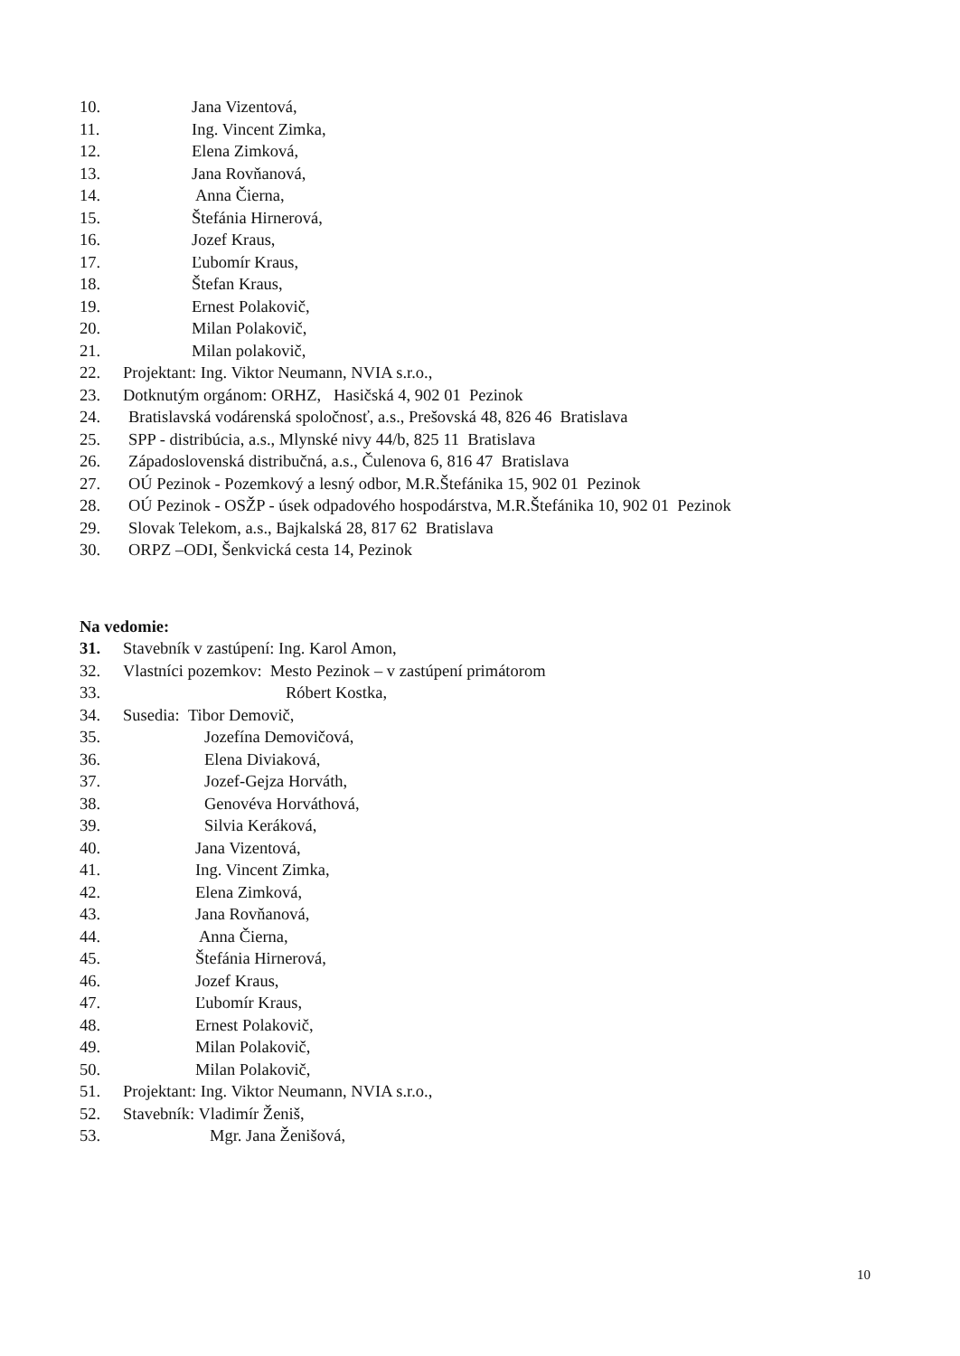10. Jana Vizentová,
11. Ing. Vincent Zimka,
12. Elena Zimková,
13. Jana Rovňanová,
14. Anna Čierna,
15. Štefánia Hirnerová,
16. Jozef Kraus,
17. Ľubomír Kraus,
18. Štefan Kraus,
19. Ernest Polakovič,
20. Milan Polakovič,
21. Milan polakovič,
22. Projektant: Ing. Viktor Neumann, NVIA s.r.o.,
23. Dotknutým orgánom: ORHZ, Hasičská 4, 902 01 Pezinok
24. Bratislavská vodárenská spoločnosť, a.s., Prešovská 48, 826 46 Bratislava
25. SPP - distribúcia, a.s., Mlynské nivy 44/b, 825 11 Bratislava
26. Západoslovenská distribučná, a.s., Čulenova 6, 816 47 Bratislava
27. OÚ Pezinok - Pozemkový a lesný odbor, M.R.Štefánika 15, 902 01 Pezinok
28. OÚ Pezinok - OSŽP - úsek odpadového hospodárstva, M.R.Štefánika 10, 902 01 Pezinok
29. Slovak Telekom, a.s., Bajkalská 28, 817 62 Bratislava
30. ORPZ –ODI, Šenkvická cesta 14, Pezinok
Na vedomie:
31. Stavebník v zastúpení: Ing. Karol Amon,
32. Vlastníci pozemkov: Mesto Pezinok – v zastúpení primátorom
33. Róbert Kostka,
34. Susedia: Tibor Demovič,
35. Jozefína Demovičová,
36. Elena Diviaková,
37. Jozef-Gejza Horváth,
38. Genovéva Horváthová,
39. Silvia Keráková,
40. Jana Vizentová,
41. Ing. Vincent Zimka,
42. Elena Zimková,
43. Jana Rovňanová,
44. Anna Čierna,
45. Štefánia Hirnerová,
46. Jozef Kraus,
47. Ľubomír Kraus,
48. Ernest Polakovič,
49. Milan Polakovič,
50. Milan Polakovič,
51. Projektant: Ing. Viktor Neumann, NVIA s.r.o.,
52. Stavebník: Vladimír Ženiš,
53. Mgr. Jana Ženišová,
10